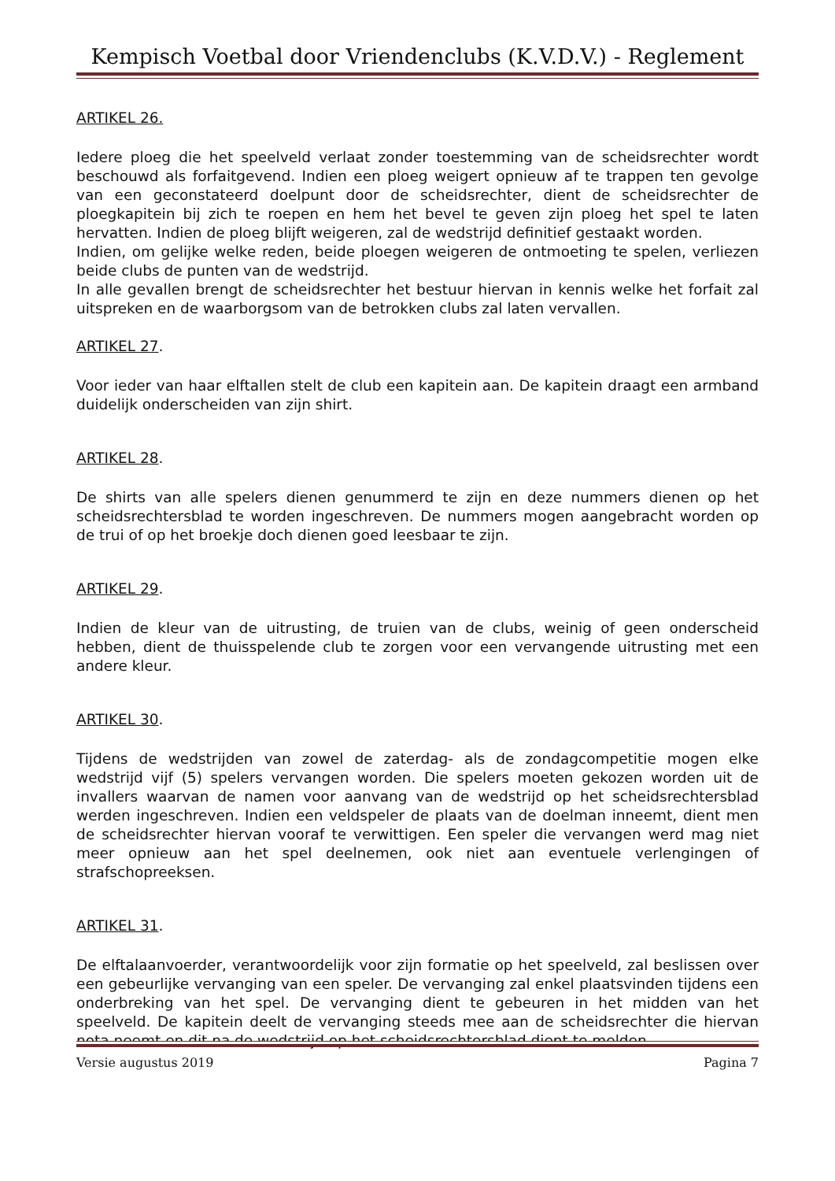Kempisch Voetbal door Vriendenclubs (K.V.D.V.) - Reglement
ARTIKEL 26.
Iedere ploeg die het speelveld verlaat zonder toestemming van de scheidsrechter wordt beschouwd als forfaitgevend. Indien een ploeg weigert opnieuw af te trappen ten gevolge van een geconstateerd doelpunt door de scheidsrechter, dient de scheidsrechter de ploegkapitein bij zich te roepen en hem het bevel te geven zijn ploeg het spel te laten hervatten. Indien de ploeg blijft weigeren, zal de wedstrijd definitief gestaakt worden.
Indien, om gelijke welke reden, beide ploegen weigeren de ontmoeting te spelen, verliezen beide clubs de punten van de wedstrijd.
In alle gevallen brengt de scheidsrechter het bestuur hiervan in kennis welke het forfait zal uitspreken en de waarborgsom van de betrokken clubs zal laten vervallen.
ARTIKEL 27.
Voor ieder van haar elftallen stelt de club een kapitein aan. De kapitein draagt een armband duidelijk onderscheiden van zijn shirt.
ARTIKEL 28.
De shirts van alle spelers dienen genummerd te zijn en deze nummers dienen op het scheidsrechtersblad te worden ingeschreven. De nummers mogen aangebracht worden op de trui of op het broekje doch dienen goed leesbaar te zijn.
ARTIKEL 29.
Indien de kleur van de uitrusting, de truien van de clubs, weinig of geen onderscheid hebben, dient de thuisspelende club te zorgen voor een vervangende uitrusting met een andere kleur.
ARTIKEL 30.
Tijdens de wedstrijden van zowel de zaterdag- als de zondagcompetitie mogen elke wedstrijd vijf (5) spelers vervangen worden. Die spelers moeten gekozen worden uit de invallers waarvan de namen voor aanvang van de wedstrijd op het scheidsrechtersblad werden ingeschreven. Indien een veldspeler de plaats van de doelman inneemt, dient men de scheidsrechter hiervan vooraf te verwittigen. Een speler die vervangen werd mag niet meer opnieuw aan het spel deelnemen, ook niet aan eventuele verlengingen of strafschopreeksen.
ARTIKEL 31.
De elftalaanvoerder, verantwoordelijk voor zijn formatie op het speelveld, zal beslissen over een gebeurlijke vervanging van een speler. De vervanging zal enkel plaatsvinden tijdens een onderbreking van het spel. De vervanging dient te gebeuren in het midden van het speelveld. De kapitein deelt de vervanging steeds mee aan de scheidsrechter die hiervan nota neemt en dit na de wedstrijd op het scheidsrechtersblad dient te melden.
Versie augustus 2019 Pagina 7